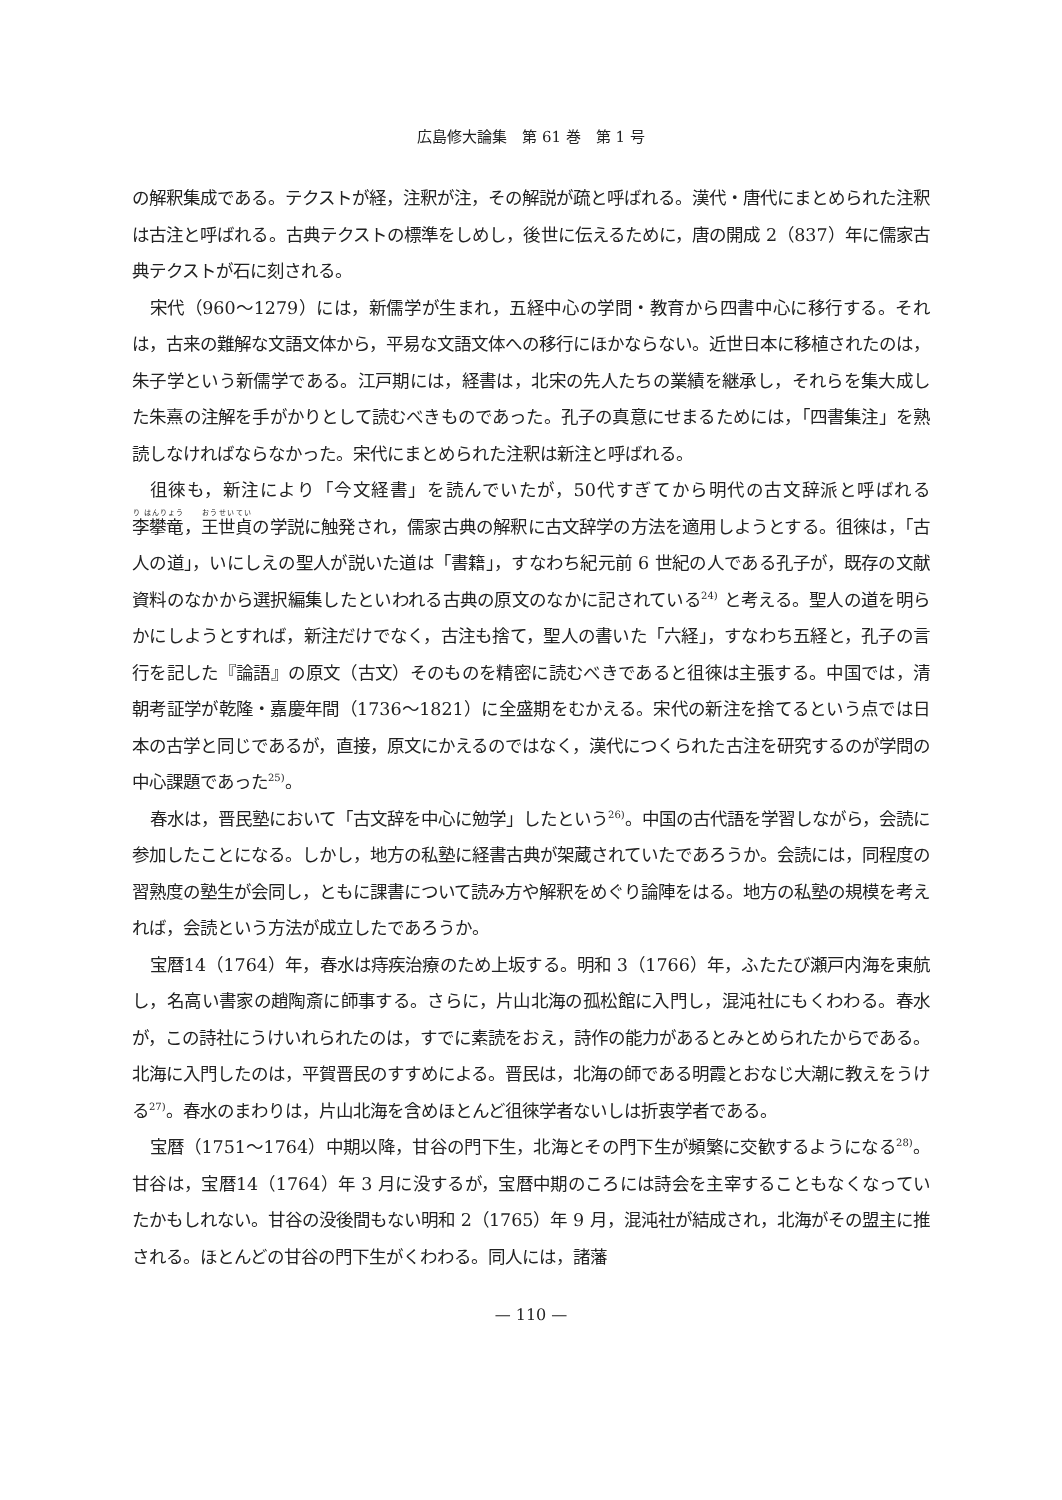広島修大論集　第 61 巻　第 1 号
の解釈集成である。テクストが経，注釈が注，その解説が疏と呼ばれる。漢代・唐代にまとめられた注釈は古注と呼ばれる。古典テクストの標準をしめし，後世に伝えるために，唐の開成 2（837）年に儒家古典テクストが石に刻される。
宋代（960〜1279）には，新儒学が生まれ，五経中心の学問・教育から四書中心に移行する。それは，古来の難解な文語文体から，平易な文語文体への移行にほかならない。近世日本に移植されたのは，朱子学という新儒学である。江戸期には，経書は，北宋の先人たちの業績を継承し，それらを集大成した朱熹の注解を手がかりとして読むべきものであった。孔子の真意にせまるためには，「四書集注」を熟読しなければならなかった。宋代にまとめられた注釈は新注と呼ばれる。
徂徠も，新注により「今文経書」を読んでいたが，50代すぎてから明代の古文辞派と呼ばれる李攀竜，王世貞の学説に触発され，儒家古典の解釈に古文辞学の方法を適用しようとする。徂徠は，「古人の道」，いにしえの聖人が説いた道は「書籍」，すなわち紀元前 6 世紀の人である孔子が，既存の文献資料のなかから選択編集したといわれる古典の原文のなかに記されている<sup>24)</sup> と考える。聖人の道を明らかにしようとすれば，新注だけでなく，古注も捨て，聖人の書いた「六経」，すなわち五経と，孔子の言行を記した『論語』の原文（古文）そのものを精密に読むべきであると徂徠は主張する。中国では，清朝考証学が乾隆・嘉慶年間（1736〜1821）に全盛期をむかえる。宋代の新注を捨てるという点では日本の古学と同じであるが，直接，原文にかえるのではなく，漢代につくられた古注を研究するのが学問の中心課題であった<sup>25)</sup>。
春水は，晋民塾において「古文辞を中心に勉学」したという<sup>26)</sup>。中国の古代語を学習しながら，会読に参加したことになる。しかし，地方の私塾に経書古典が架蔵されていたであろうか。会読には，同程度の習熟度の塾生が会同し，ともに課書について読み方や解釈をめぐり論陣をはる。地方の私塾の規模を考えれば，会読という方法が成立したであろうか。
宝暦14（1764）年，春水は痔疾治療のため上坂する。明和 3（1766）年，ふたたび瀬戸内海を東航し，名高い書家の趙陶斎に師事する。さらに，片山北海の孤松館に入門し，混沌社にもくわわる。春水が，この詩社にうけいれられたのは，すでに素読をおえ，詩作の能力があるとみとめられたからである。北海に入門したのは，平賀晋民のすすめによる。晋民は，北海の師である明霞とおなじ大潮に教えをうける<sup>27)</sup>。春水のまわりは，片山北海を含めほとんど徂徠学者ないしは折衷学者である。
宝暦（1751〜1764）中期以降，甘谷の門下生，北海とその門下生が頻繁に交歓するようになる<sup>28)</sup>。甘谷は，宝暦14（1764）年 3 月に没するが，宝暦中期のころには詩会を主宰することもなくなっていたかもしれない。甘谷の没後間もない明和 2（1765）年 9 月，混沌社が結成され，北海がその盟主に推される。ほとんどの甘谷の門下生がくわわる。同人には，諸藩
— 110 —